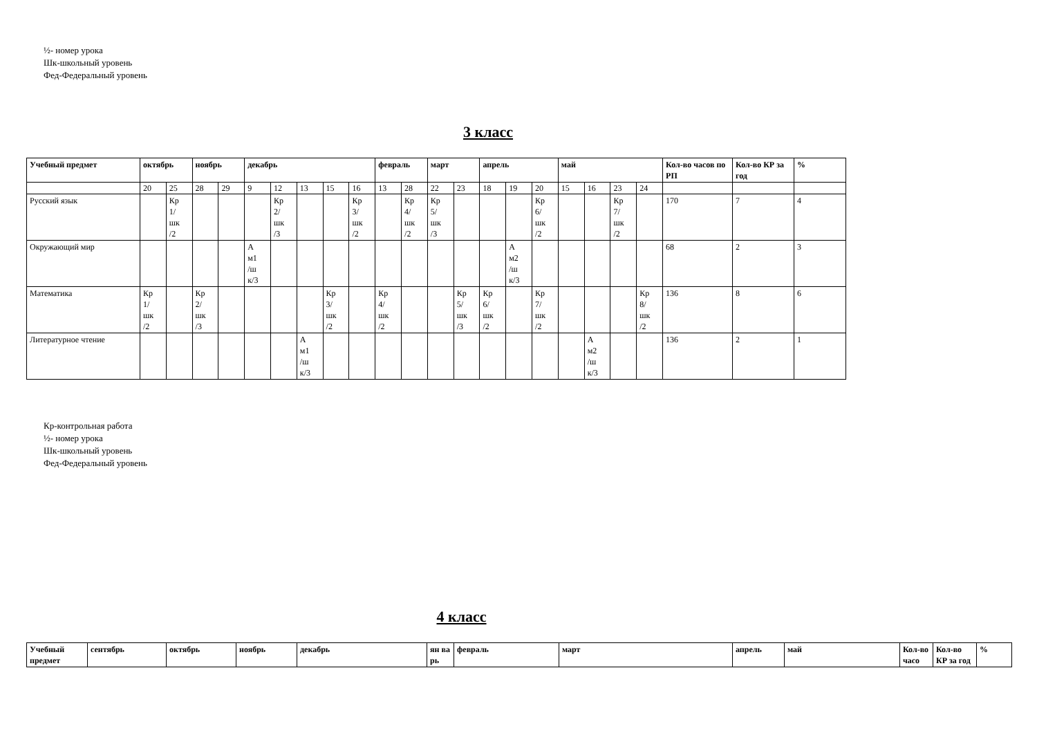½- номер урока
Шк-школьный уровень
Фед-Федеральный уровень
3 класс
| Учебный предмет | октябрь | | ноябрь | | декабрь | | | | | февраль | | март | | апрель | | | май | | | | Кол-во часов по РП | Кол-во КР за год | % |
| --- | --- | --- | --- | --- | --- | --- | --- | --- | --- | --- | --- | --- | --- | --- | --- | --- | --- | --- | --- | --- | --- | --- | --- |
| | 20 | 25 | 28 | 29 | 9 | 12 | 13 | 15 | 16 | 13 | 28 | 22 | 23 | 18 | 19 | 20 | 15 | 16 | 23 | 24 | | | |
| Русский язык | | Кр 1/ шк /2 | | | | Кр 2/ шк /3 | | | Кр 3/ шк /2 | | Кр 4/ шк /2 | Кр 5/ шк /3 | | | | Кр 6/ шк /2 | | | Кр 7/ шк /2 | | 170 | 7 | 4 |
| Окружающий мир | | | | | А м1 /ш к/3 | | | | | | | | | | А м2 /ш к/3 | | | | | | 68 | 2 | 3 |
| Математика | Кр 1/ шк /2 | | Кр 2/ шк /3 | | | | | Кр 3/ шк /2 | | Кр 4/ шк /2 | | | Кр 5/ шк /3 | Кр 6/ шк /2 | | Кр 7/ шк /2 | | | | Кр 8/ шк /2 | 136 | 8 | 6 |
| Литературное чтение | | | | | | | А м1 /ш к/3 | | | | | | | | | | | А м2 /ш к/3 | | | 136 | 2 | 1 |
Кр-контрольная работа
½- номер урока
Шк-школьный уровень
Фед-Федеральный уровень
4 класс
| Учебный предмет | сентябрь | октябрь | ноябрь | декабрь | ян ва рь | февраль | март | апрель | май | Кол-во часо | Кол-во КР за год | % |
| --- | --- | --- | --- | --- | --- | --- | --- | --- | --- | --- | --- | --- |